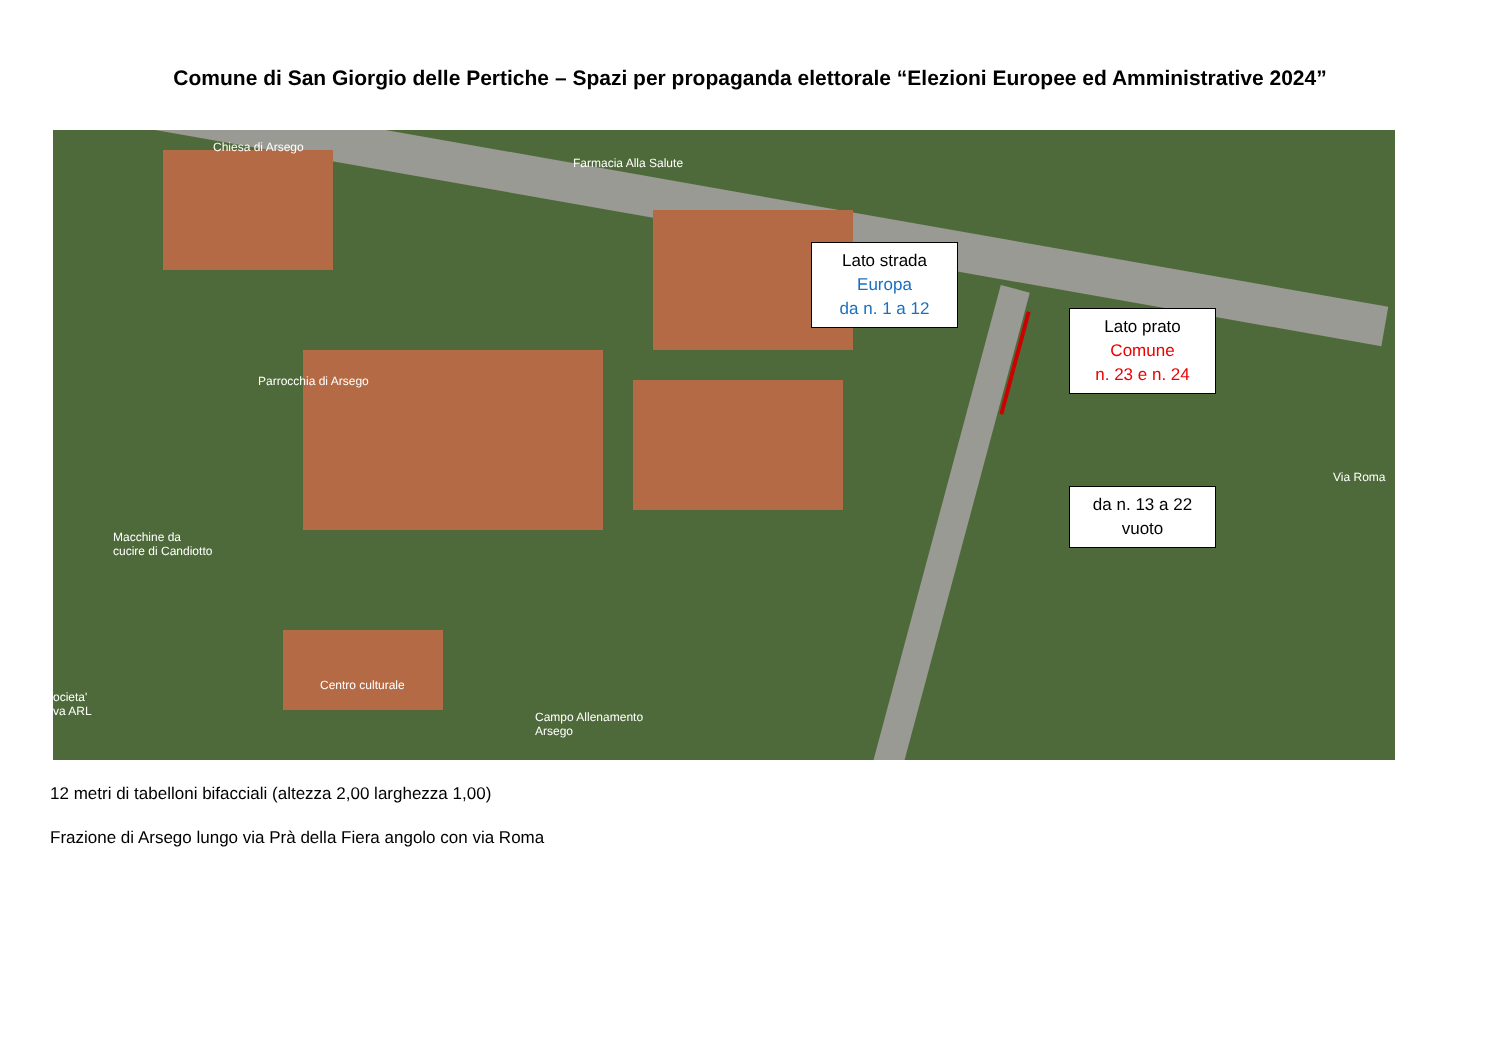Comune di San Giorgio delle Pertiche – Spazi per propaganda elettorale “Elezioni Europee ed Amministrative 2024”
Chiesa di Arsego
Farmacia Alla Salute
Parrocchia di Arsego
Macchine da
cucire di Candiotto
Centro culturale
Campo Allenamento
Arsego
Via Roma
ocieta'
va ARL
Lato strada
Europa
da n. 1 a 12
Lato prato
Comune
n. 23 e n. 24
da n. 13 a 22
vuoto
12 metri di tabelloni bifacciali (altezza 2,00 larghezza 1,00)
Frazione di Arsego lungo via Prà della Fiera angolo con via Roma